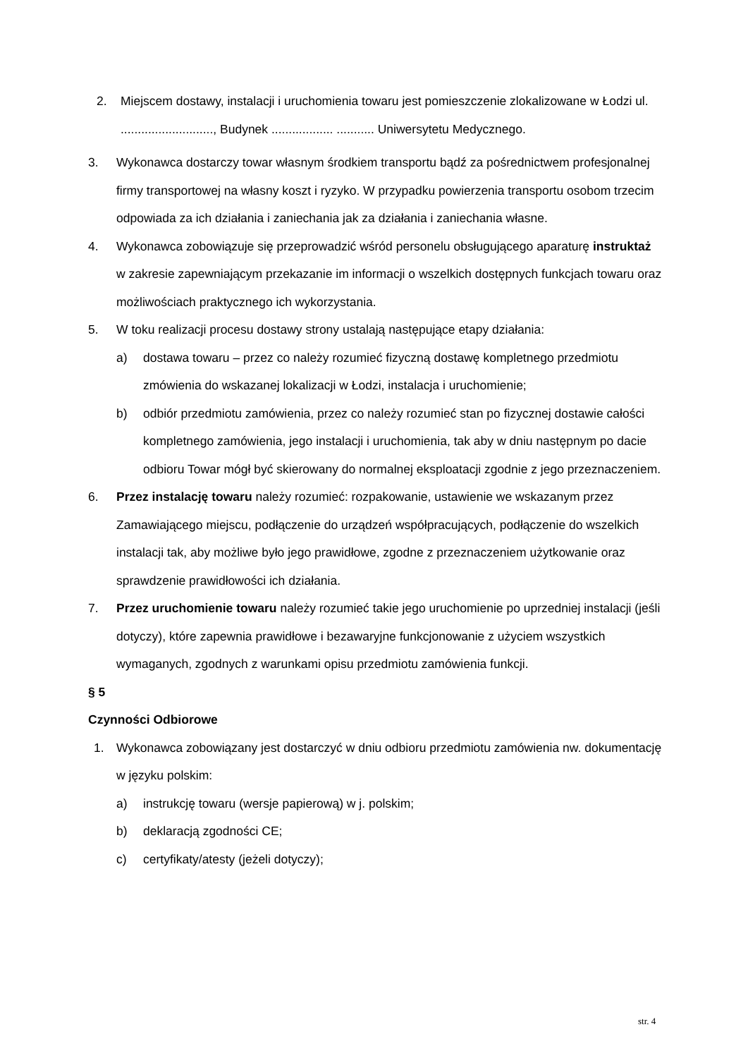2. Miejscem dostawy, instalacji i uruchomienia towaru jest pomieszczenie zlokalizowane w Łodzi ul. ..........................., Budynek .................. ........... Uniwersytetu Medycznego.
3. Wykonawca dostarczy towar własnym środkiem transportu bądź za pośrednictwem profesjonalnej firmy transportowej na własny koszt i ryzyko. W przypadku powierzenia transportu osobom trzecim odpowiada za ich działania i zaniechania jak za działania i zaniechania własne.
4. Wykonawca zobowiązuje się przeprowadzić wśród personelu obsługującego aparaturę instruktaż w zakresie zapewniającym przekazanie im informacji o wszelkich dostępnych funkcjach towaru oraz możliwościach praktycznego ich wykorzystania.
5. W toku realizacji procesu dostawy strony ustalają następujące etapy działania:
a) dostawa towaru – przez co należy rozumieć fizyczną dostawę kompletnego przedmiotu zmówienia do wskazanej lokalizacji w Łodzi, instalacja i uruchomienie;
b) odbiór przedmiotu zamówienia, przez co należy rozumieć stan po fizycznej dostawie całości kompletnego zamówienia, jego instalacji i uruchomienia, tak aby w dniu następnym po dacie odbioru Towar mógł być skierowany do normalnej eksploatacji zgodnie z jego przeznaczeniem.
6. Przez instalację towaru należy rozumieć: rozpakowanie, ustawienie we wskazanym przez Zamawiającego miejscu, podłączenie do urządzeń współpracujących, podłączenie do wszelkich instalacji tak, aby możliwe było jego prawidłowe, zgodne z przeznaczeniem użytkowanie oraz sprawdzenie prawidłowości ich działania.
7. Przez uruchomienie towaru należy rozumieć takie jego uruchomienie po uprzedniej instalacji (jeśli dotyczy), które zapewnia prawidłowe i bezawaryjne funkcjonowanie z użyciem wszystkich wymaganych, zgodnych z warunkami opisu przedmiotu zamówienia funkcji.
§ 5
Czynności Odbiorowe
1. Wykonawca zobowiązany jest dostarczyć w dniu odbioru przedmiotu zamówienia nw. dokumentację w języku polskim:
a) instrukcję towaru (wersje papierową) w j. polskim;
b) deklaracją zgodności CE;
c) certyfikaty/atesty (jeżeli dotyczy);
str. 4